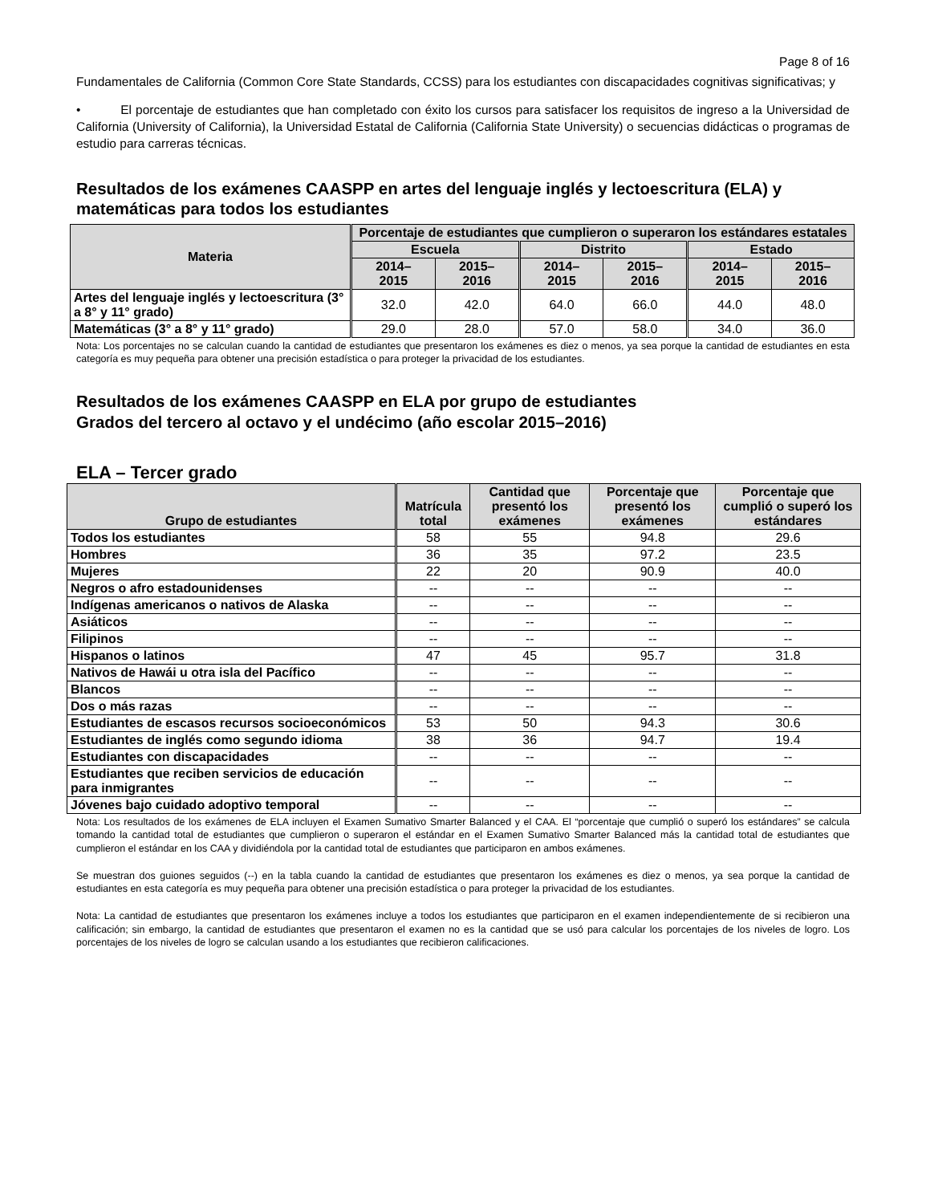Page 8 of 16
Fundamentales de California (Common Core State Standards, CCSS) para los estudiantes con discapacidades cognitivas significativas; y
• El porcentaje de estudiantes que han completado con éxito los cursos para satisfacer los requisitos de ingreso a la Universidad de California (University of California), la Universidad Estatal de California (California State University) o secuencias didácticas o programas de estudio para carreras técnicas.
Resultados de los exámenes CAASPP en artes del lenguaje inglés y lectoescritura (ELA) y matemáticas para todos los estudiantes
| Materia | Porcentaje de estudiantes que cumplieron o superaron los estándares estatales | | | | | |
| --- | --- | --- | --- | --- | --- | --- |
| | Escuela | | Distrito | | Estado | |
| | 2014– 2015 | 2015– 2016 | 2014– 2015 | 2015– 2016 | 2014– 2015 | 2015– 2016 |
| Artes del lenguaje inglés y lectoescritura (3° a 8° y 11° grado) | 32.0 | 42.0 | 64.0 | 66.0 | 44.0 | 48.0 |
| Matemáticas (3° a 8° y 11° grado) | 29.0 | 28.0 | 57.0 | 58.0 | 34.0 | 36.0 |
Nota: Los porcentajes no se calculan cuando la cantidad de estudiantes que presentaron los exámenes es diez o menos, ya sea porque la cantidad de estudiantes en esta categoría es muy pequeña para obtener una precisión estadística o para proteger la privacidad de los estudiantes.
Resultados de los exámenes CAASPP en ELA por grupo de estudiantes
Grados del tercero al octavo y el undécimo (año escolar 2015–2016)
ELA – Tercer grado
| Grupo de estudiantes | Matrícula total | Cantidad que presentó los exámenes | Porcentaje que presentó los exámenes | Porcentaje que cumplió o superó los estándares |
| --- | --- | --- | --- | --- |
| Todos los estudiantes | 58 | 55 | 94.8 | 29.6 |
| Hombres | 36 | 35 | 97.2 | 23.5 |
| Mujeres | 22 | 20 | 90.9 | 40.0 |
| Negros o afro estadounidenses | -- | -- | -- | -- |
| Indígenas americanos o nativos de Alaska | -- | -- | -- | -- |
| Asiáticos | -- | -- | -- | -- |
| Filipinos | -- | -- | -- | -- |
| Hispanos o latinos | 47 | 45 | 95.7 | 31.8 |
| Nativos de Hawái u otra isla del Pacífico | -- | -- | -- | -- |
| Blancos | -- | -- | -- | -- |
| Dos o más razas | -- | -- | -- | -- |
| Estudiantes de escasos recursos socioeconómicos | 53 | 50 | 94.3 | 30.6 |
| Estudiantes de inglés como segundo idioma | 38 | 36 | 94.7 | 19.4 |
| Estudiantes con discapacidades | -- | -- | -- | -- |
| Estudiantes que reciben servicios de educación para inmigrantes | -- | -- | -- | -- |
| Jóvenes bajo cuidado adoptivo temporal | -- | -- | -- | -- |
Nota: Los resultados de los exámenes de ELA incluyen el Examen Sumativo Smarter Balanced y el CAA. El “porcentaje que cumplió o superó los estándares” se calcula tomando la cantidad total de estudiantes que cumplieron o superaron el estándar en el Examen Sumativo Smarter Balanced más la cantidad total de estudiantes que cumplieron el estándar en los CAA y dividiéndola por la cantidad total de estudiantes que participaron en ambos exámenes.
Se muestran dos guiones seguidos (--) en la tabla cuando la cantidad de estudiantes que presentaron los exámenes es diez o menos, ya sea porque la cantidad de estudiantes en esta categoría es muy pequeña para obtener una precisión estadística o para proteger la privacidad de los estudiantes.
Nota: La cantidad de estudiantes que presentaron los exámenes incluye a todos los estudiantes que participaron en el examen independientemente de si recibieron una calificación; sin embargo, la cantidad de estudiantes que presentaron el examen no es la cantidad que se usó para calcular los porcentajes de los niveles de logro. Los porcentajes de los niveles de logro se calculan usando a los estudiantes que recibieron calificaciones.